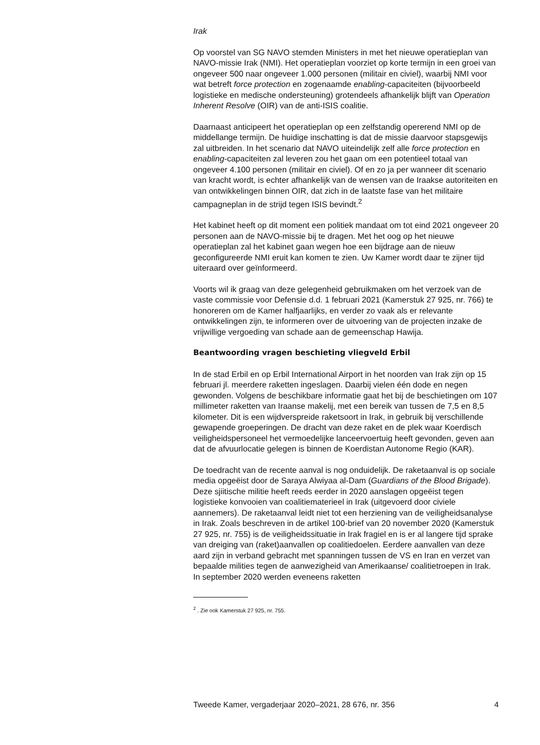Irak
Op voorstel van SG NAVO stemden Ministers in met het nieuwe operatieplan van NAVO-missie Irak (NMI). Het operatieplan voorziet op korte termijn in een groei van ongeveer 500 naar ongeveer 1.000 personen (militair en civiel), waarbij NMI voor wat betreft force protection en zogenaamde enabling-capaciteiten (bijvoorbeeld logistieke en medische ondersteuning) grotendeels afhankelijk blijft van Operation Inherent Resolve (OIR) van de anti-ISIS coalitie.
Daarnaast anticipeert het operatieplan op een zelfstandig opererend NMI op de middellange termijn. De huidige inschatting is dat de missie daarvoor stapsgewijs zal uitbreiden. In het scenario dat NAVO uiteindelijk zelf alle force protection en enabling-capaciteiten zal leveren zou het gaan om een potentieel totaal van ongeveer 4.100 personen (militair en civiel). Of en zo ja per wanneer dit scenario van kracht wordt, is echter afhankelijk van de wensen van de Iraakse autoriteiten en van ontwikkelingen binnen OIR, dat zich in de laatste fase van het militaire campagneplan in de strijd tegen ISIS bevindt.<sup>2</sup>
Het kabinet heeft op dit moment een politiek mandaat om tot eind 2021 ongeveer 20 personen aan de NAVO-missie bij te dragen. Met het oog op het nieuwe operatieplan zal het kabinet gaan wegen hoe een bijdrage aan de nieuw geconfigureerde NMI eruit kan komen te zien. Uw Kamer wordt daar te zijner tijd uiteraard over geïnformeerd.
Voorts wil ik graag van deze gelegenheid gebruikmaken om het verzoek van de vaste commissie voor Defensie d.d. 1 februari 2021 (Kamerstuk 27 925, nr. 766) te honoreren om de Kamer halfjaarlijks, en verder zo vaak als er relevante ontwikkelingen zijn, te informeren over de uitvoering van de projecten inzake de vrijwillige vergoeding van schade aan de gemeenschap Hawija.
Beantwoording vragen beschieting vliegveld Erbil
In de stad Erbil en op Erbil International Airport in het noorden van Irak zijn op 15 februari jl. meerdere raketten ingeslagen. Daarbij vielen één dode en negen gewonden. Volgens de beschikbare informatie gaat het bij de beschietingen om 107 millimeter raketten van Iraanse makelij, met een bereik van tussen de 7,5 en 8,5 kilometer. Dit is een wijdverspreide raketsoort in Irak, in gebruik bij verschillende gewapende groeperingen. De dracht van deze raket en de plek waar Koerdisch veiligheidspersoneel het vermoedelijke lanceervoertuig heeft gevonden, geven aan dat de afvuurlocatie gelegen is binnen de Koerdistan Autonome Regio (KAR).
De toedracht van de recente aanval is nog onduidelijk. De raketaanval is op sociale media opgeëist door de Saraya Alwiyaa al-Dam (Guardians of the Blood Brigade). Deze sjiitische militie heeft reeds eerder in 2020 aanslagen opgeëist tegen logistieke konvooien van coalitiematerieel in Irak (uitgevoerd door civiele aannemers). De raketaanval leidt niet tot een herziening van de veiligheidsanalyse in Irak. Zoals beschreven in de artikel 100-brief van 20 november 2020 (Kamerstuk 27 925, nr. 755) is de veiligheidssituatie in Irak fragiel en is er al langere tijd sprake van dreiging van (raket)aanvallen op coalitiedoelen. Eerdere aanvallen van deze aard zijn in verband gebracht met spanningen tussen de VS en Iran en verzet van bepaalde milities tegen de aanwezigheid van Amerikaanse/ coalitietroepen in Irak. In september 2020 werden eveneens raketten
<sup>2</sup> . Zie ook Kamerstuk 27 925, nr. 755.
Tweede Kamer, vergaderjaar 2020–2021, 28 676, nr. 356 4